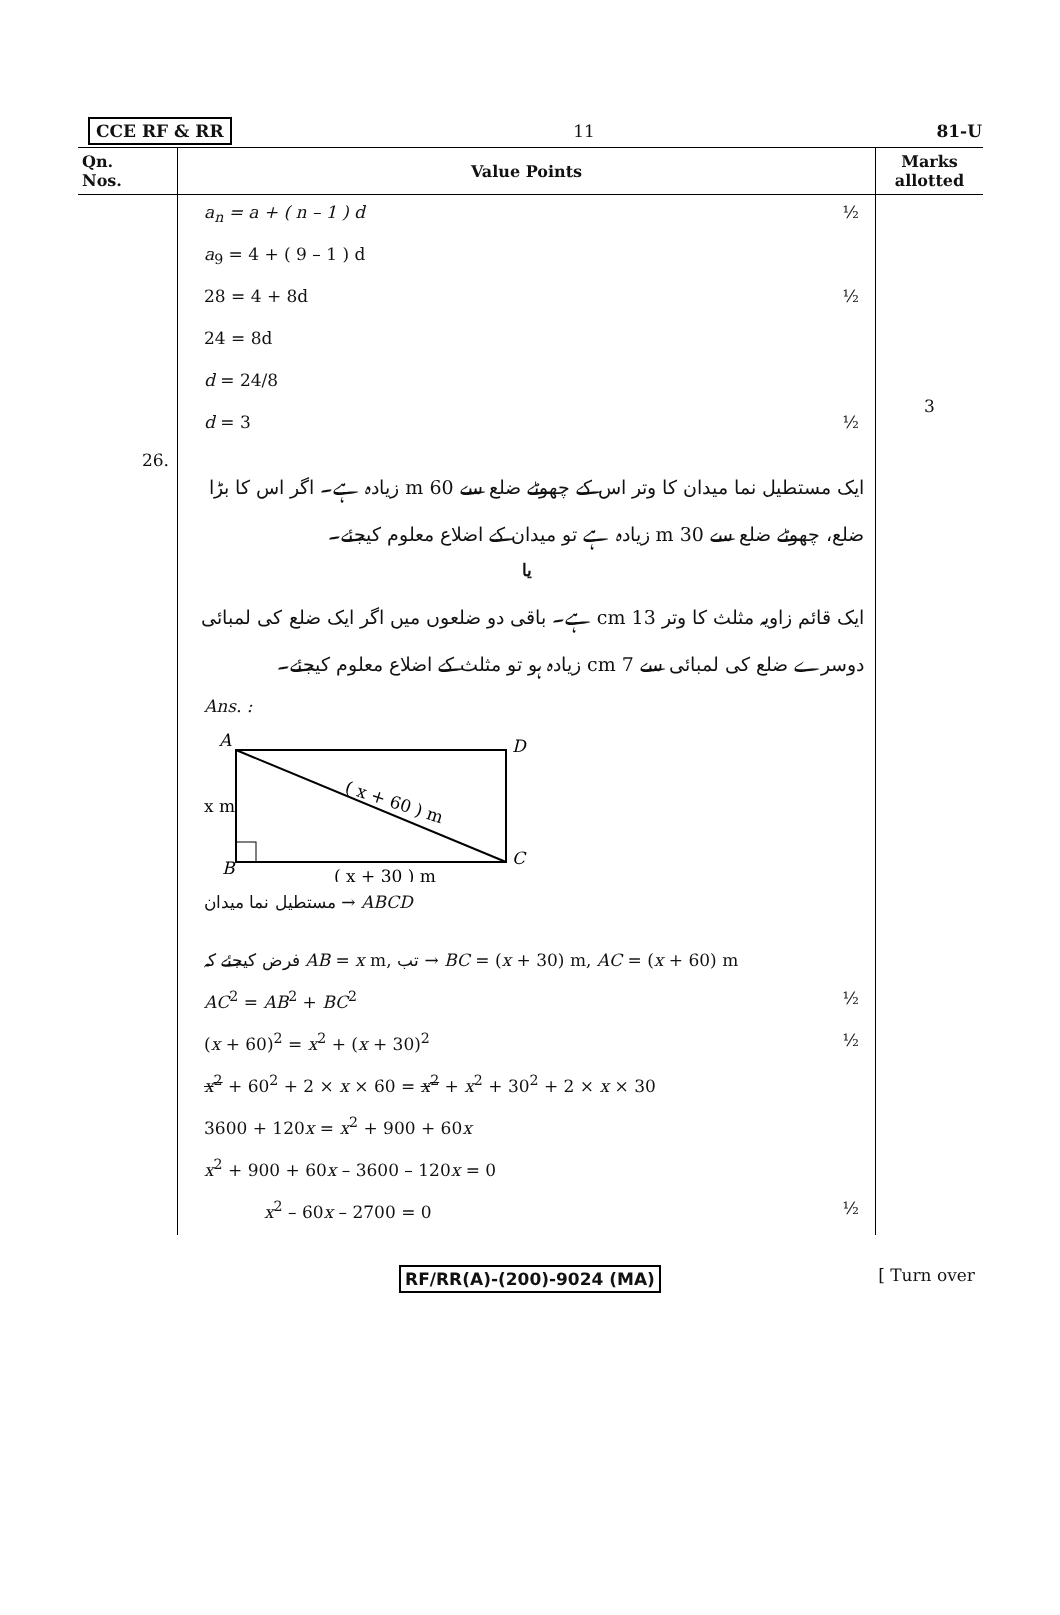CCE RF & RR 11 81-U
| Qn. Nos. | Value Points | Marks allotted |
| --- | --- | --- |
| | a<sub>n</sub> = a + ( n – 1 ) d ½ a<sub>9</sub> = 4 + ( 9 – 1 ) d 28 = 4 + 8d ½ 24 = 8d d = 24/8 d = 3 ½ | 3 |
| 26. | ایک مستطیل نما میدان کا وتر اس کے چھوٹے ضلع سے 60 m زیادہ ہے۔ اگر اس کا بڑا ضلع، چھوٹے ضلع سے 30 m زیادہ ہے تو میدان کے اضلاع معلوم کیجئے۔ یا ایک قائم زاویہ مثلث کا وتر 13 cm ہے۔ باقی دو ضلعوں میں اگر ایک ضلع کی لمبائی دوسرے ضلع کی لمبائی سے 7 cm زیادہ ہو تو مثلث کے اضلاع معلوم کیجئے۔ Ans. : A D x m B C ( x + 30 ) m ( x + 60 ) m مستطیل نما میدان → ABCD فرض کیجئے کہ AB = x m, تب → BC = ( x + 30) m, AC = ( x + 60) m AC<sup>2</sup> = AB<sup>2</sup> + BC<sup>2</sup> ½ ( x + 60)<sup>2</sup> = x<sup>2</sup> + ( x + 30)<sup>2</sup> ½ x<sup>2</sup> + 60<sup>2</sup> + 2 × x × 60 = x<sup>2</sup> + x<sup>2</sup> + 30<sup>2</sup> + 2 × x × 30 3600 + 120 x = x<sup>2</sup> + 900 + 60 x x<sup>2</sup> + 900 + 60 x – 3600 – 120 x = 0 x<sup>2</sup> – 60 x – 2700 = 0 ½ | |
RF/RR(A)-(200)-9024 (MA) [ Turn over